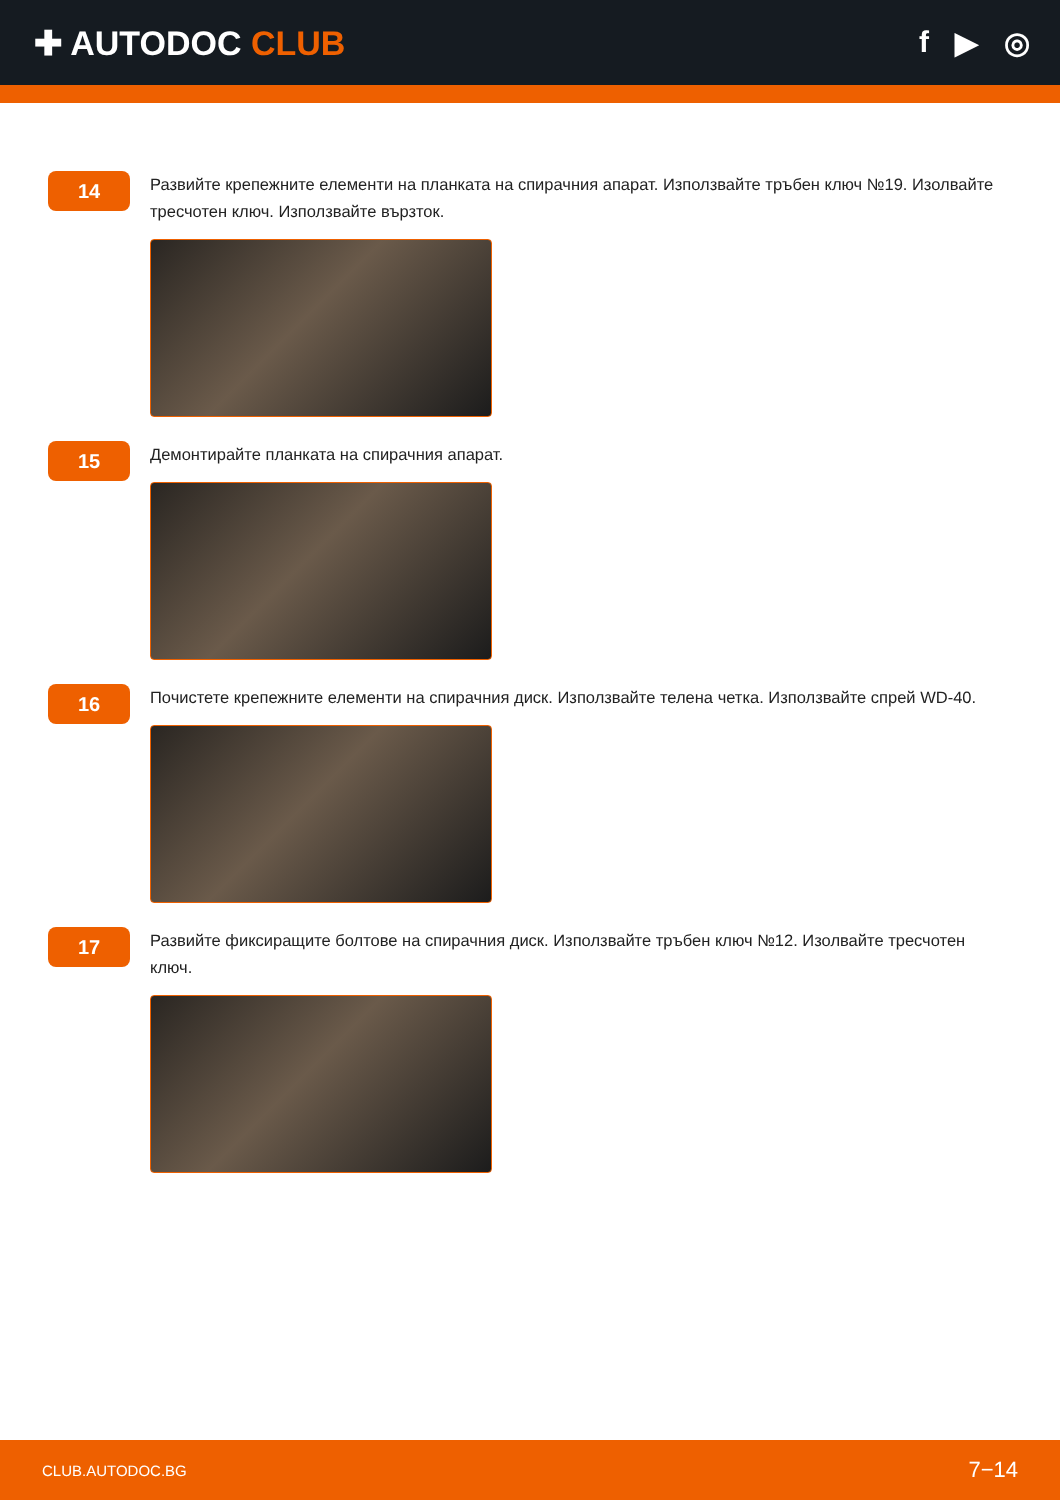✚ AUTODOC CLUB f ▶ ◎
14
Развийте крепежните елементи на планката на спирачния апарат. Използвайте тръбен ключ №19. Изолвайте тресчотен ключ. Използвайте вързток.
15
Демонтирайте планката на спирачния апарат.
16
Почистете крепежните елементи на спирачния диск. Използвайте телена четка. Използвайте спрей WD-40.
17
Развийте фиксиращите болтове на спирачния диск. Използвайте тръбен ключ №12. Изолвайте тресчотен ключ.
CLUB.AUTODOC.BG 7−14